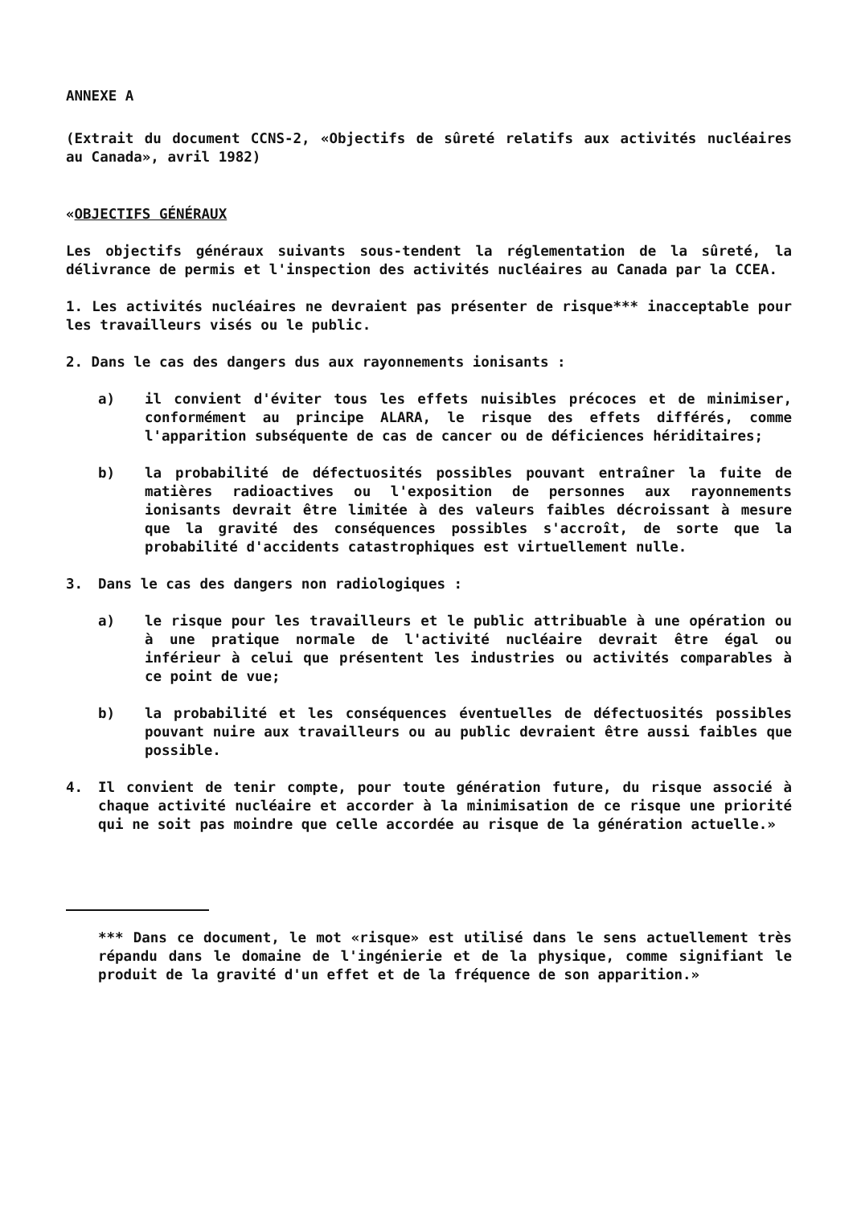ANNEXE A
(Extrait du document CCNS-2, «Objectifs de sûreté relatifs aux activités nucléaires au Canada», avril 1982)
«OBJECTIFS GÉNÉRAUX
Les objectifs généraux suivants sous-tendent la réglementation de la sûreté, la délivrance de permis et l'inspection des activités nucléaires au Canada par la CCEA.
1. Les activités nucléaires ne devraient pas présenter de risque*** inacceptable pour les travailleurs visés ou le public.
2. Dans le cas des dangers dus aux rayonnements ionisants :
a) il convient d'éviter tous les effets nuisibles précoces et de minimiser, conformément au principe ALARA, le risque des effets différés, comme l'apparition subséquente de cas de cancer ou de déficiences héridit­aires;
b) la probabilité de défectuosités possibles pouvant entraîner la fuite de matières radioactives ou l'exposition de personnes aux rayonnements ionisants devrait être limitée à des valeurs faibles décroissant à mesure que la gravité des conséquences possibles s'accroît, de sorte que la probabilité d'accidents catastrophiques est virtuellement nulle.
3. Dans le cas des dangers non radiologiques :
a) le risque pour les travailleurs et le public attribuable à une opération ou à une pratique normale de l'activité nucléaire devrait être égal ou inférieur à celui que présentent les industries ou activités comparables à ce point de vue;
b) la probabilité et les conséquences éventuelles de défectuosités possibles pouvant nuire aux travailleurs ou au public devraient être aussi faibles que possible.
4. Il convient de tenir compte, pour toute génération future, du risque associé à chaque activité nucléaire et accorder à la minimisation de ce risque une priorité qui ne soit pas moindre que celle accordée au risque de la génération actuelle.»
*** Dans ce document, le mot «risque» est utilisé dans le sens actuellement très répandu dans le domaine de l'ingénierie et de la physique, comme signifiant le produit de la gravité d'un effet et de la fréquence de son apparition.»